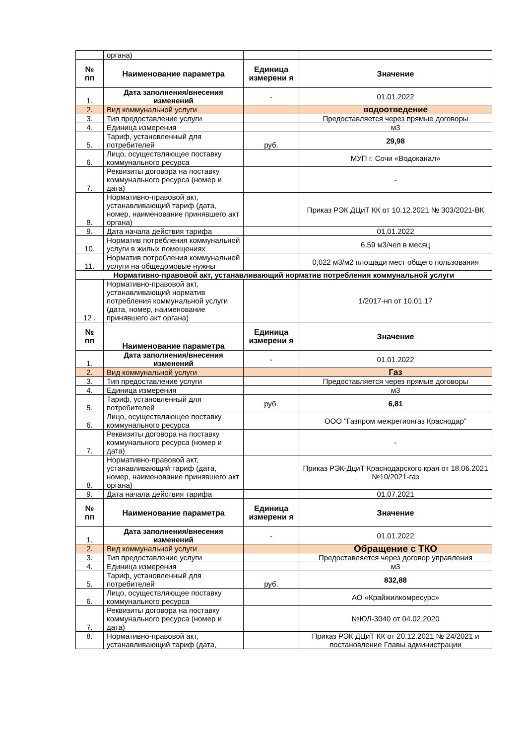| | органа) | | |
| № пп | Наименование параметра | Единица измерени я | Значение |
| 1. | Дата заполнения/внесения изменений | - | 01.01.2022 |
| 2. | Вид коммунальной услуги | | водоотведение |
| 3. | Тип предоставление услуги | | Предоставляется через прямые договоры |
| 4. | Единица измерения | | м3 |
| 5. | Тариф, установленный для потребителей | руб. | 29,98 |
| 6. | Лицо, осуществляющее поставку коммунального ресурса | | МУП г. Сочи «Водоканал» |
| 7. | Реквизиты договора на поставку коммунального ресурса (номер и дата) | | - |
| 8. | Нормативно-правовой акт, устанавливающий тариф (дата, номер, наименование принявшего акт органа) | | Приказ РЭК ДЦиТ КК от 10.12.2021 № 303/2021-ВК |
| 9. | Дата начала действия тарифа | | 01.01.2022 |
| 10. | Норматив потребления коммунальной услуги в жилых помещениях | | 6,59 м3/чел в месяц |
| 11. | Норматив потребления коммунальной услуги на общедомовые нужны | | 0,022 м3/м2 площади мест общего пользования |
| Нормативно-правовой акт, устанавливающий норматив потребления коммунальной услуги | | | |
| 12 . | Нормативно-правовой акт, устанавливающий норматив потребления коммунальной услуги (дата, номер, наименование принявшего акт органа) | | 1/2017-нп от 10.01.17 |
| № пп | Наименование параметра | Единица измерени я | Значение |
| 1. | Дата заполнения/внесения изменений | - | 01.01.2022 |
| 2. | Вид коммунальной услуги | | Газ |
| 3. | Тип предоставление услуги | | Предоставляется через прямые договоры |
| 4. | Единица измерения | | м3 |
| 5. | Тариф, установленный для потребителей | руб. | 6,81 |
| 6. | Лицо, осуществляющее поставку коммунального ресурса | | ООО "Газпром межрегионгаз Краснодар" |
| 7. | Реквизиты договора на поставку коммунального ресурса (номер и дата) | | - |
| 8. | Нормативно-правовой акт, устанавливающий тариф (дата, номер, наименование принявшего акт органа) | | Приказ РЭК-ДциТ Краснодарского края от 18.06.2021 №10/2021-газ |
| 9. | Дата начала действия тарифа | | 01.07.2021 |
| № пп | Наименование параметра | Единица измерени я | Значение |
| 1. | Дата заполнения/внесения изменений | - | 01.01.2022 |
| 2. | Вид коммунальной услуги | | Обращение с ТКО |
| 3. | Тип предоставление услуги | | Предоставляется через договор управления |
| 4. | Единица измерения | | м3 |
| 5. | Тариф, установленный для потребителей | руб. | 832,88 |
| 6. | Лицо, осуществляющее поставку коммунального ресурса | | АО «Крайжилкомресурс» |
| 7. | Реквизиты договора на поставку коммунального ресурса (номер и дата) | | №ЮЛ-3040 от 04.02.2020 |
| 8. | Нормативно-правовой акт, устанавливающий тариф (дата, | | Приказ РЭК ДЦиТ КК от 20.12.2021 № 24/2021 и постановление Главы администрации |